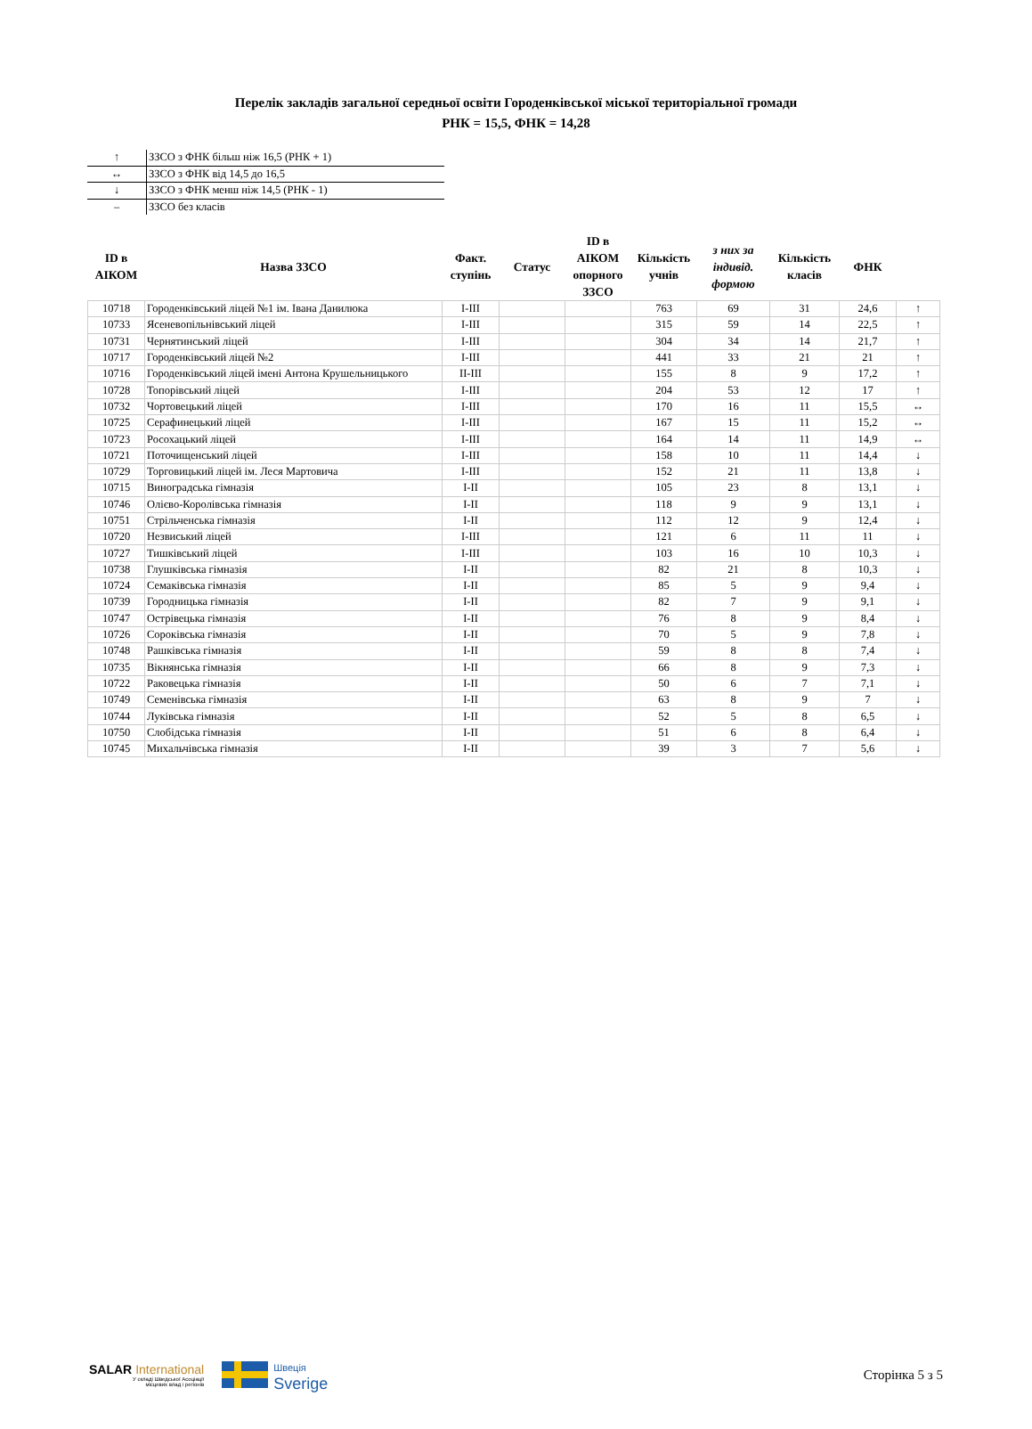Перелік закладів загальної середньої освіти Городенківської міської територіальної громади
РНК = 15,5, ФНК = 14,28
| ↑ | ЗЗСО з ФНК більш ніж 16,5 (РНК + 1) |
| ↔ | ЗЗСО з ФНК від 14,5 до 16,5 |
| ↓ | ЗЗСО з ФНК менш ніж 14,5 (РНК - 1) |
| – | ЗЗСО без класів |
| ID в АІКОМ | Назва ЗЗСО | Факт. ступінь | Статус | ID в АІКОМ опорного ЗЗСО | Кількість учнів | з них за індивід. формою | Кількість класів | ФНК | |
| --- | --- | --- | --- | --- | --- | --- | --- | --- | --- |
| 10718 | Городенківський ліцей №1 ім. Івана Данилюка | I-III | | | 763 | 69 | 31 | 24,6 | ↑ |
| 10733 | Ясеневопільнівський ліцей | I-III | | | 315 | 59 | 14 | 22,5 | ↑ |
| 10731 | Чернятинський ліцей | I-III | | | 304 | 34 | 14 | 21,7 | ↑ |
| 10717 | Городенківський ліцей №2 | I-III | | | 441 | 33 | 21 | 21 | ↑ |
| 10716 | Городенківський ліцей імені Антона Крушельницького | II-III | | | 155 | 8 | 9 | 17,2 | ↑ |
| 10728 | Топорівський ліцей | I-III | | | 204 | 53 | 12 | 17 | ↑ |
| 10732 | Чортовецький ліцей | I-III | | | 170 | 16 | 11 | 15,5 | ↔ |
| 10725 | Серафинецький ліцей | I-III | | | 167 | 15 | 11 | 15,2 | ↔ |
| 10723 | Росохацький ліцей | I-III | | | 164 | 14 | 11 | 14,9 | ↔ |
| 10721 | Поточищенський ліцей | I-III | | | 158 | 10 | 11 | 14,4 | ↓ |
| 10729 | Торговицький ліцей ім. Леся Мартовича | I-III | | | 152 | 21 | 11 | 13,8 | ↓ |
| 10715 | Виноградська гімназія | I-II | | | 105 | 23 | 8 | 13,1 | ↓ |
| 10746 | Олієво-Королівська гімназія | I-II | | | 118 | 9 | 9 | 13,1 | ↓ |
| 10751 | Стрільченська гімназія | I-II | | | 112 | 12 | 9 | 12,4 | ↓ |
| 10720 | Незвиський ліцей | I-III | | | 121 | 6 | 11 | 11 | ↓ |
| 10727 | Тишківський ліцей | I-III | | | 103 | 16 | 10 | 10,3 | ↓ |
| 10738 | Глушківська гімназія | I-II | | | 82 | 21 | 8 | 10,3 | ↓ |
| 10724 | Семаківська гімназія | I-II | | | 85 | 5 | 9 | 9,4 | ↓ |
| 10739 | Городницька гімназія | I-II | | | 82 | 7 | 9 | 9,1 | ↓ |
| 10747 | Острівецька гімназія | I-II | | | 76 | 8 | 9 | 8,4 | ↓ |
| 10726 | Сороківська гімназія | I-II | | | 70 | 5 | 9 | 7,8 | ↓ |
| 10748 | Рашківська гімназія | I-II | | | 59 | 8 | 8 | 7,4 | ↓ |
| 10735 | Вікнянська гімназія | I-II | | | 66 | 8 | 9 | 7,3 | ↓ |
| 10722 | Раковецька гімназія | I-II | | | 50 | 6 | 7 | 7,1 | ↓ |
| 10749 | Семенівська гімназія | I-II | | | 63 | 8 | 9 | 7 | ↓ |
| 10744 | Луківська гімназія | I-II | | | 52 | 5 | 8 | 6,5 | ↓ |
| 10750 | Слобідська гімназія | I-II | | | 51 | 6 | 8 | 6,4 | ↓ |
| 10745 | Михальчівська гімназія | I-II | | | 39 | 3 | 7 | 5,6 | ↓ |
SALAR International
У складі Шведської Асоціації
місцевих влад і регіонів
Швеція
Sverige
Сторінка 5 з 5